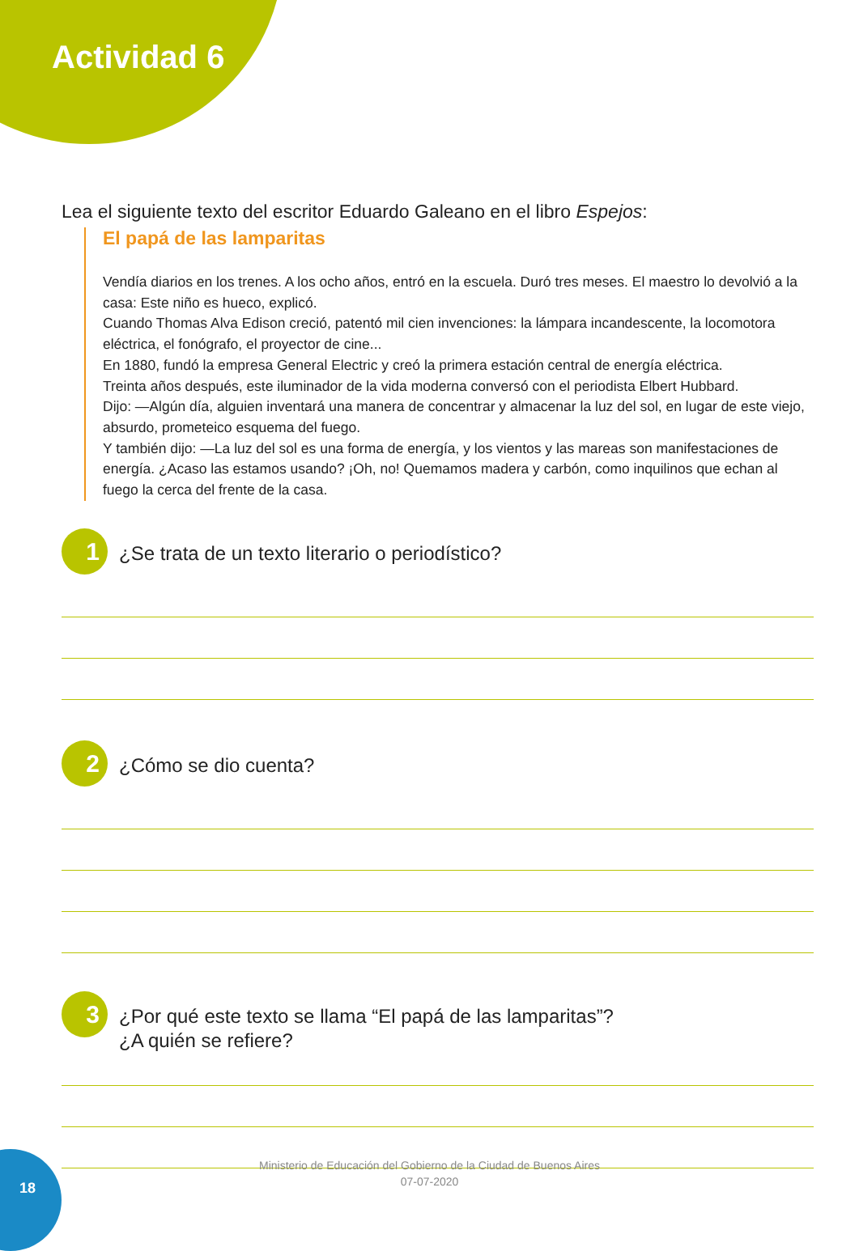Actividad 6
Lea el siguiente texto del escritor Eduardo Galeano en el libro Espejos:
El papá de las lamparitas
Vendía diarios en los trenes. A los ocho años, entró en la escuela. Duró tres meses. El maestro lo devolvió a la casa: Este niño es hueco, explicó.
Cuando Thomas Alva Edison creció, patentó mil cien invenciones: la lámpara incandescente, la locomotora eléctrica, el fonógrafo, el proyector de cine...
En 1880, fundó la empresa General Electric y creó la primera estación central de energía eléctrica.
Treinta años después, este iluminador de la vida moderna conversó con el periodista Elbert Hubbard.
Dijo: —Algún día, alguien inventará una manera de concentrar y almacenar la luz del sol, en lugar de este viejo, absurdo, prometeico esquema del fuego.
Y también dijo: —La luz del sol es una forma de energía, y los vientos y las mareas son manifestaciones de energía. ¿Acaso las estamos usando? ¡Oh, no! Quemamos madera y carbón, como inquilinos que echan al fuego la cerca del frente de la casa.
1
¿Se trata de un texto literario o periodístico?
2
¿Cómo se dio cuenta?
3
¿Por qué este texto se llama “El papá de las lamparitas”?
¿A quién se refiere?
18
Ministerio de Educación del Gobierno de la Ciudad de Buenos Aires
07-07-2020